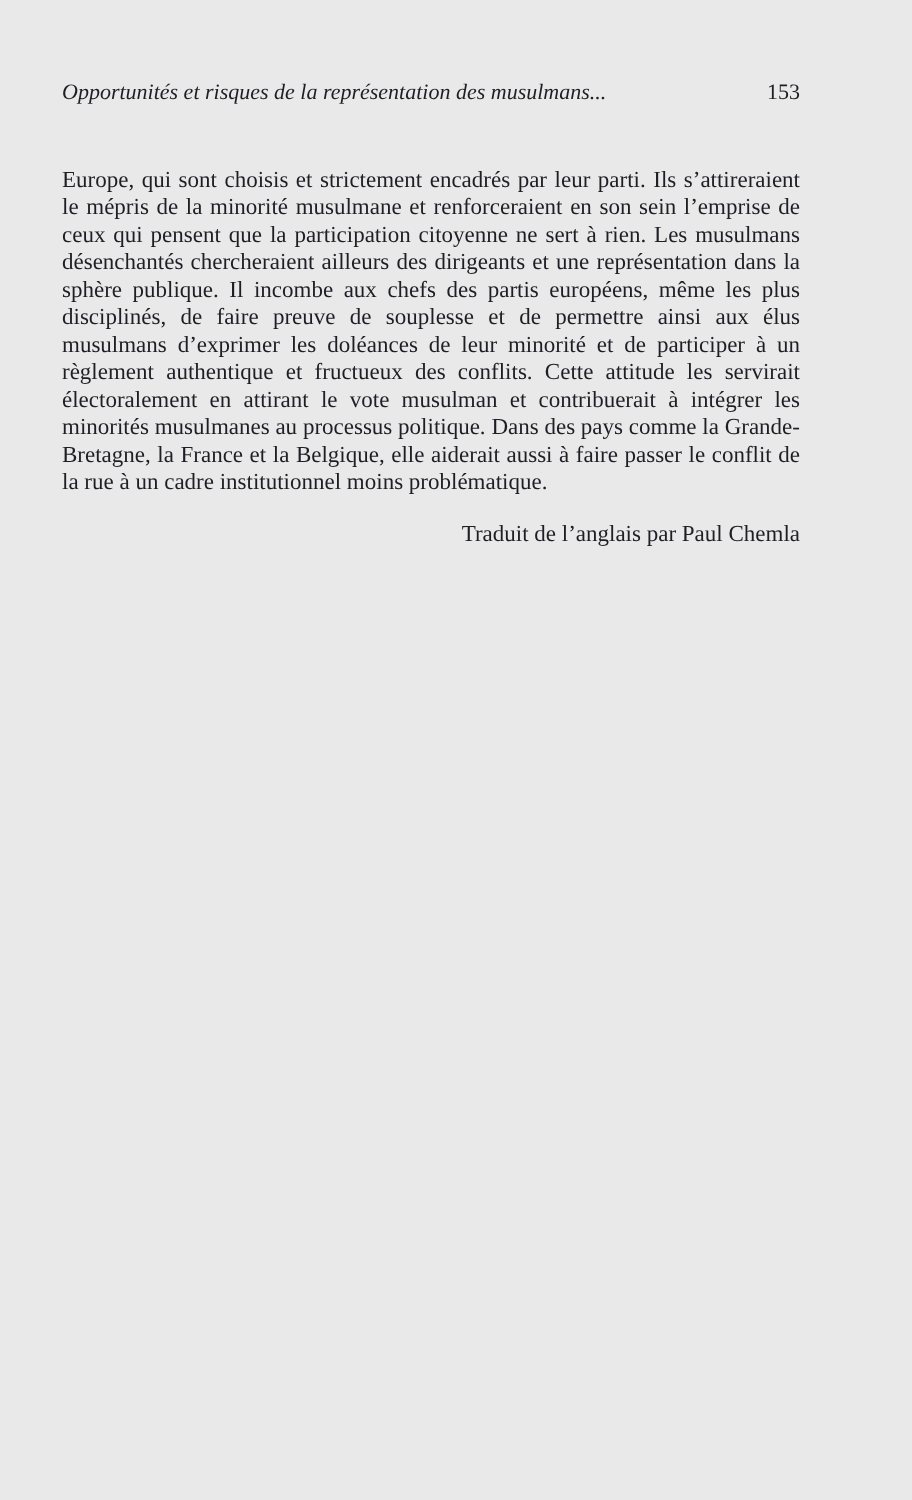Opportunités et risques de la représentation des musulmans... 153
Europe, qui sont choisis et strictement encadrés par leur parti. Ils s’attireraient le mépris de la minorité musulmane et renforceraient en son sein l’emprise de ceux qui pensent que la participation citoyenne ne sert à rien. Les musulmans désenchantés chercheraient ailleurs des dirigeants et une représentation dans la sphère publique. Il incombe aux chefs des partis européens, même les plus disciplinés, de faire preuve de souplesse et de permettre ainsi aux élus musulmans d’exprimer les doléances de leur minorité et de participer à un règlement authentique et fructueux des conflits. Cette attitude les servirait électoralement en attirant le vote musulman et contribuerait à intégrer les minorités musulmanes au processus politique. Dans des pays comme la Grande-Bretagne, la France et la Belgique, elle aiderait aussi à faire passer le conflit de la rue à un cadre institutionnel moins problématique.
Traduit de l’anglais par Paul Chemla